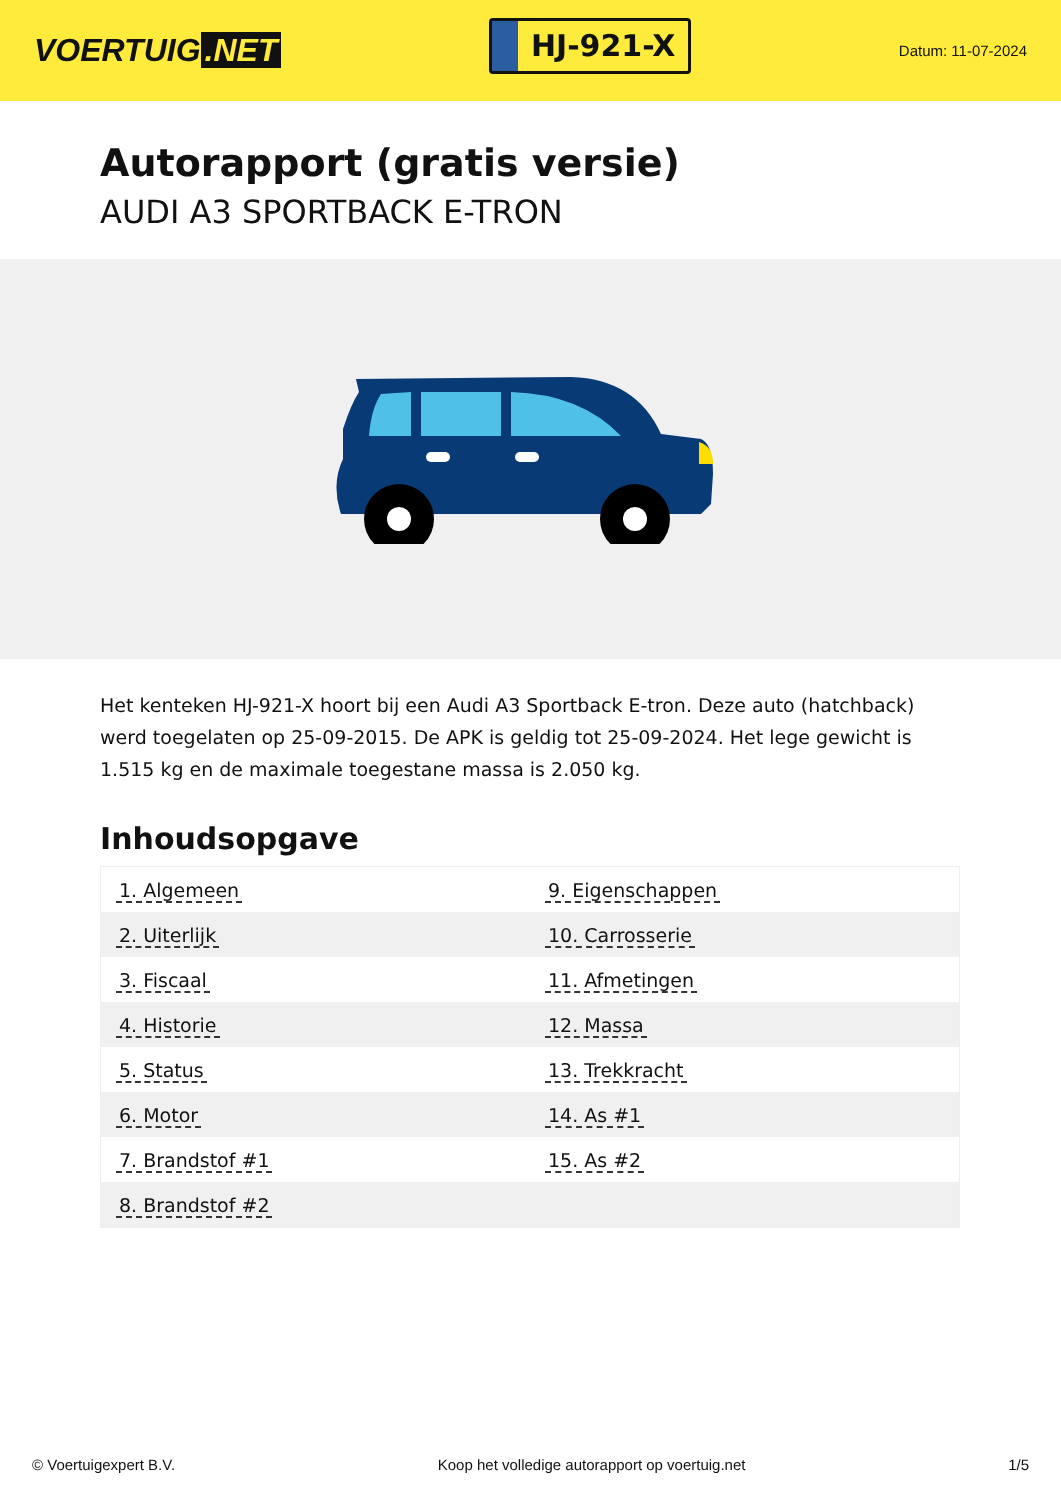VOERTUIG.NET
HJ-921-X
Datum: 11-07-2024
Autorapport (gratis versie)
AUDI A3 SPORTBACK E-TRON
Het kenteken HJ-921-X hoort bij een Audi A3 Sportback E-tron. Deze auto (hatchback) werd toegelaten op 25-09-2015. De APK is geldig tot 25-09-2024. Het lege gewicht is 1.515 kg en de maximale toegestane massa is 2.050 kg.
Inhoudsopgave
| 1. Algemeen | 9. Eigenschappen |
| 2. Uiterlijk | 10. Carrosserie |
| 3. Fiscaal | 11. Afmetingen |
| 4. Historie | 12. Massa |
| 5. Status | 13. Trekkracht |
| 6. Motor | 14. As #1 |
| 7. Brandstof #1 | 15. As #2 |
| 8. Brandstof #2 | |
© Voertuigexpert B.V. Koop het volledige autorapport op voertuig.net 1/5